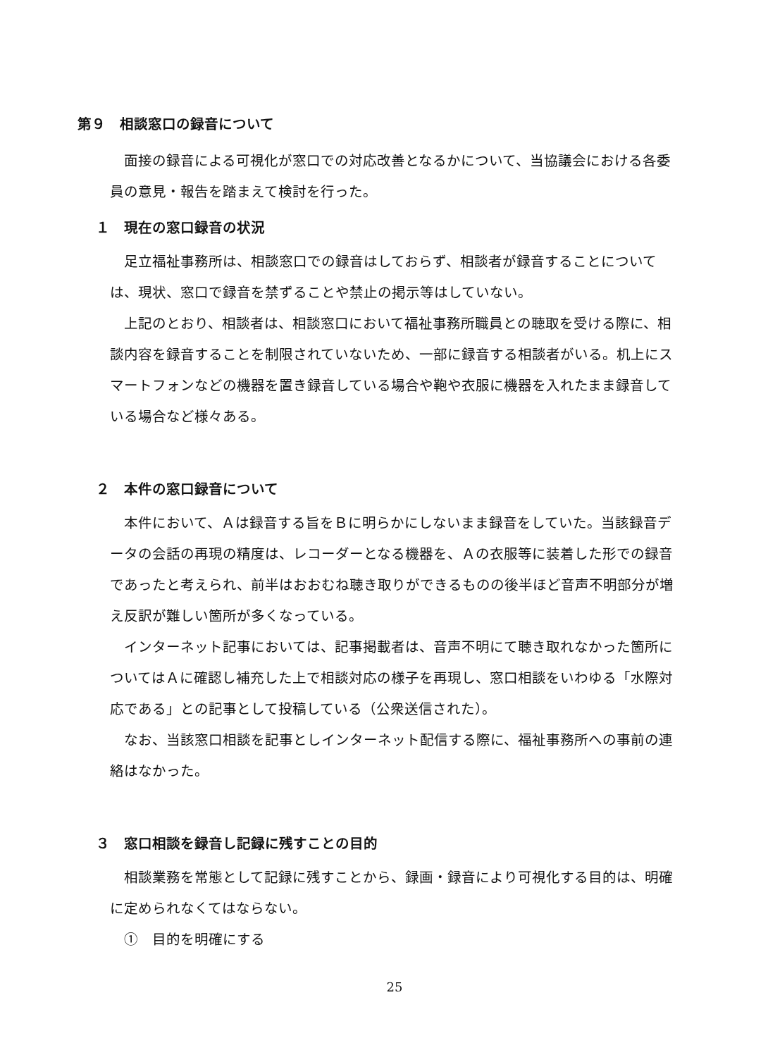第９　相談窓口の録音について
　面接の録音による可視化が窓口での対応改善となるかについて、当協議会における各委員の意見・報告を踏まえて検討を行った。
１　現在の窓口録音の状況
　足立福祉事務所は、相談窓口での録音はしておらず、相談者が録音することについては、現状、窓口で録音を禁ずることや禁止の掲示等はしていない。
　上記のとおり、相談者は、相談窓口において福祉事務所職員との聴取を受ける際に、相談内容を録音することを制限されていないため、一部に録音する相談者がいる。机上にスマートフォンなどの機器を置き録音している場合や鞄や衣服に機器を入れたまま録音している場合など様々ある。
２　本件の窓口録音について
　本件において、Ａは録音する旨をＢに明らかにしないまま録音をしていた。当該録音データの会話の再現の精度は、レコーダーとなる機器を、Ａの衣服等に装着した形での録音であったと考えられ、前半はおおむね聴き取りができるものの後半ほど音声不明部分が増え反訳が難しい箇所が多くなっている。
　インターネット記事においては、記事掲載者は、音声不明にて聴き取れなかった箇所についてはＡに確認し補充した上で相談対応の様子を再現し、窓口相談をいわゆる「水際対応である」との記事として投稿している（公衆送信された）。
　なお、当該窓口相談を記事としインターネット配信する際に、福祉事務所への事前の連絡はなかった。
３　窓口相談を録音し記録に残すことの目的
　相談業務を常態として記録に残すことから、録画・録音により可視化する目的は、明確に定められなくてはならない。
　①　目的を明確にする
25